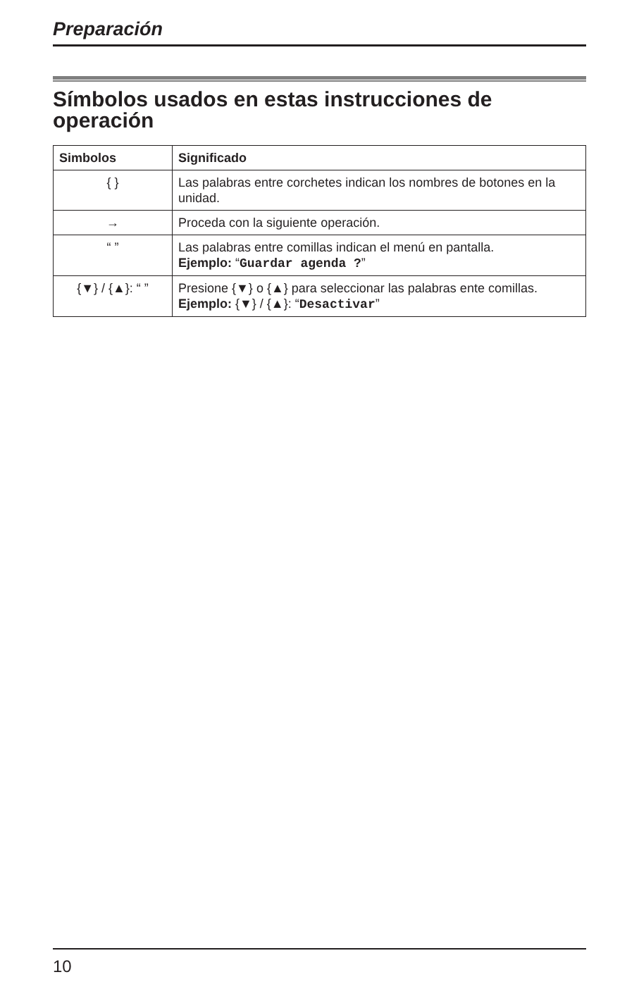Preparación
Símbolos usados en estas instrucciones de operación
| Simbolos | Significado |
| --- | --- |
| { } | Las palabras entre corchetes indican los nombres de botones en la unidad. |
| → | Proceda con la siguiente operación. |
| “ ” | Las palabras entre comillas indican el menú en pantalla. Ejemplo: “ Guardar agenda ? ” |
| {▼} / {▲}: “ ” | Presione {▼} o {▲} para seleccionar las palabras ente comillas. Ejemplo: {▼} / {▲}: “ Desactivar ” |
10